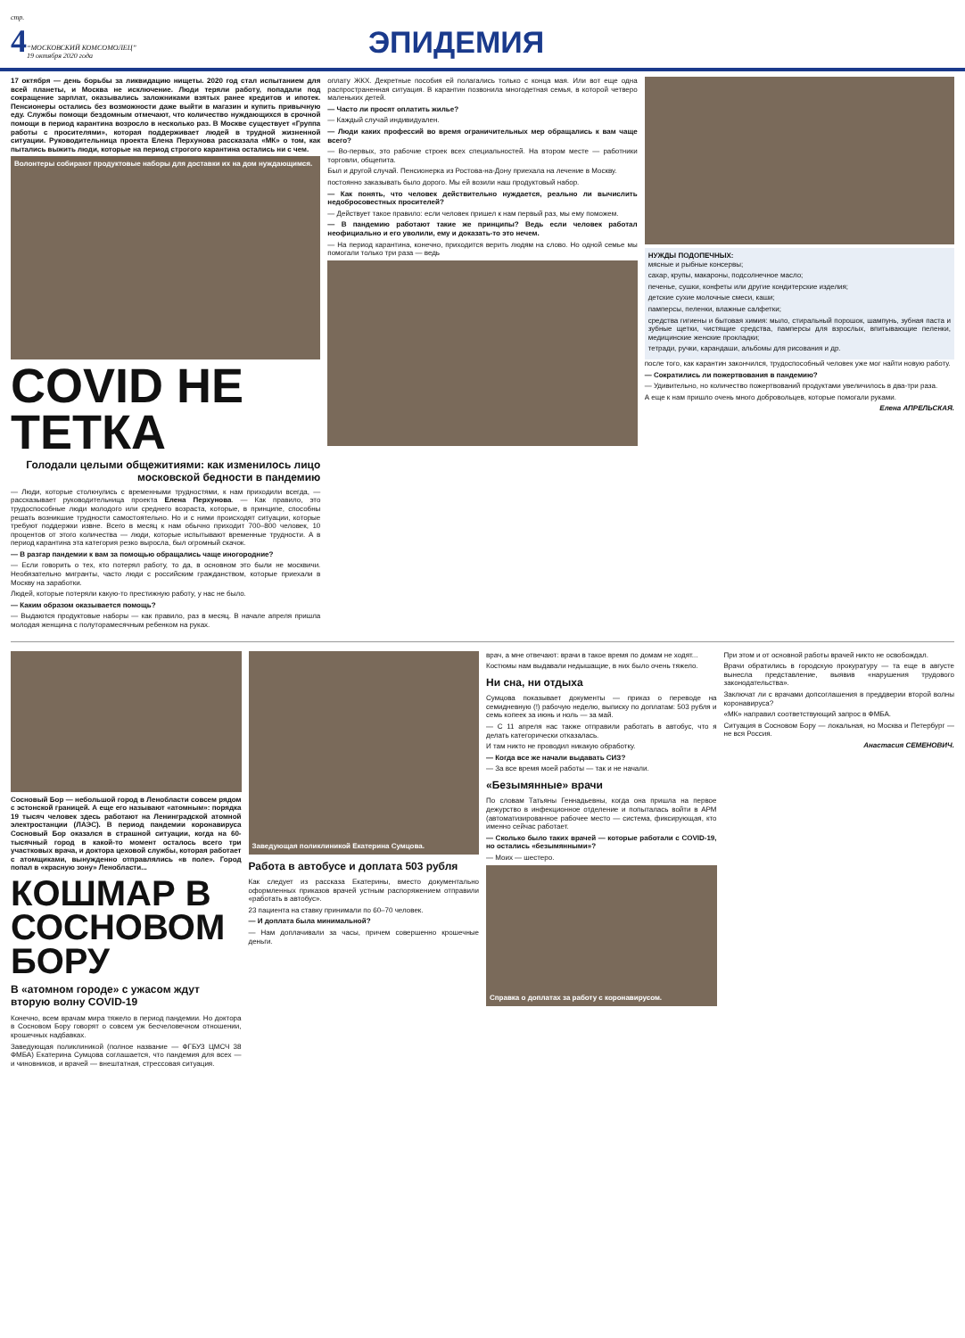стр.
4
“МОСКОВСКИЙ КОМСОМОЛЕЦ”
19 октября 2020 года
ЭПИДЕМИЯ
17 октября — день борьбы за ликвидацию нищеты. 2020 год стал испытанием для всей планеты, и Москва не исключение. Люди теряли работу, попадали под сокращение зарплат, оказывались заложниками взятых ранее кредитов и ипотек. Пенсионеры остались без возможности даже выйти в магазин и купить привычную еду. Службы помощи бездомным отмечают, что количество нуждающихся в срочной помощи в период карантина возросло в несколько раз. В Москве существует «Группа работы с просителями», которая поддерживает людей в трудной жизненной ситуации. Руководительница проекта Елена Перхунова рассказала «МК» о том, как пытались выжить люди, которые на период строгого карантина остались ни с чем.
Волонтеры собирают продуктовые наборы для доставки их на дом нуждающимся.
COVID НЕ ТЕТКА
Голодали целыми общежитиями: как изменилось лицо московской бедности в пандемию
— Люди, которые столкнулись с временными трудностями, к нам приходили всегда, — рассказывает руководительница проекта Елена Перхунова. — Как правило, это трудоспособные люди молодого или среднего возраста, которые, в принципе, способны решать возникшие трудности самостоятельно. Но и с ними происходят ситуации, которые требуют поддержки извне. Всего в месяц к нам обычно приходит 700–800 человек, 10 процентов от этого количества — люди, которые испытывают временные трудности. А в период карантина эта категория резко выросла, был огромный скачок.
— В разгар пандемии к вам за помощью обращались чаще иногородние?
— Если говорить о тех, кто потерял работу, то да, в основном это были не москвичи. Необязательно мигранты, часто люди с российским гражданством, которые приехали в Москву на заработки.
Людей, которые потеряли какую-то престижную работу, у нас не было.
— Каким образом оказывается помощь?
— Выдаются продуктовые наборы — как правило, раз в месяц. В начале апреля пришла молодая женщина с полуторамесячным ребенком на руках.
оплату ЖКХ. Декретные пособия ей полагались только с конца мая. Или вот еще одна распространенная ситуация. В карантин позвонила многодетная семья, в которой четверо маленьких детей.
— Часто ли просят оплатить жилье?
— Каждый случай индивидуален.
— Люди каких профессий во время ограничительных мер обращались к вам чаще всего?
— Во-первых, это рабочие строек всех специальностей. На втором месте — работники торговли, общепита.
Был и другой случай. Пенсионерка из Ростова-на-Дону приехала на лечение в Москву.
постоянно заказывать было дорого. Мы ей возили наш продуктовый набор.
— Как понять, что человек действительно нуждается, реально ли вычислить недобросовестных просителей?
— Действует такое правило: если человек пришел к нам первый раз, мы ему поможем.
— В пандемию работают такие же принципы? Ведь если человек работал неофициально и его уволили, ему и доказать-то это нечем.
— На период карантина, конечно, приходится верить людям на слово. Но одной семье мы помогали только три раза — ведь
НУЖДЫ ПОДОПЕЧНЫХ:
мясные и рыбные консервы;
сахар, крупы, макароны, подсолнечное масло;
печенье, сушки, конфеты или другие кондитерские изделия;
детские сухие молочные смеси, каши;
памперсы, пеленки, влажные салфетки;
средства гигиены и бытовая химия: мыло, стиральный порошок, шампунь, зубная паста и зубные щетки, чистящие средства, памперсы для взрослых, впитывающие пеленки, медицинские женские прокладки;
тетради, ручки, карандаши, альбомы для рисования и др.
после того, как карантин закончился, трудоспособный человек уже мог найти новую работу.
— Сократились ли пожертвования в пандемию?
— Удивительно, но количество пожертвований продуктами увеличилось в два-три раза.
А еще к нам пришло очень много добровольцев, которые помогали руками.
Елена АПРЕЛЬСКАЯ.
Сосновый Бор — небольшой город в Ленобласти совсем рядом с эстонской границей. А еще его называют «атомным»: порядка 19 тысяч человек здесь работают на Ленинградской атомной электростанции (ЛАЭС). В период пандемии коронавируса Сосновый Бор оказался в страшной ситуации, когда на 60-тысячный город в какой-то момент осталось всего три участковых врача, и доктора цеховой службы, которая работает с атомщиками, вынужденно отправлялись «в поле». Город попал в «красную зону» Ленобласти...
КОШМАР В СОСНОВОМ БОРУ
В «атомном городе» с ужасом ждут вторую волну COVID-19
Конечно, всем врачам мира тяжело в период пандемии. Но доктора в Сосновом Бору говорят о совсем уж бесчеловечном отношении, крошечных надбавках.
Заведующая поликлиникой (полное название — ФГБУЗ ЦМСЧ 38 ФМБА) Екатерина Сумцова соглашается, что пандемия для всех — и чиновников, и врачей — внештатная, стрессовая ситуация.
Заведующая поликлиникой Екатерина Сумцова.
Работа в автобусе и доплата 503 рубля
Как следует из рассказа Екатерины, вместо документально оформленных приказов врачей устным распоряжением отправили «работать в автобус».
23 пациента на ставку принимали по 60–70 человек.
— И доплата была минимальной?
— Нам доплачивали за часы, причем совершенно крошечные деньги.
врач, а мне отвечают: врачи в такое время по домам не ходят...
Костюмы нам выдавали недышащие, в них было очень тяжело.
Ни сна, ни отдыха
Сумцова показывает документы — приказ о переводе на семидневную (!) рабочую неделю, выписку по доплатам: 503 рубля и семь копеек за июнь и ноль — за май.
— С 11 апреля нас также отправили работать в автобус, что я делать категорически отказалась.
И там никто не проводил никакую обработку.
— Когда все же начали выдавать СИЗ?
— За все время моей работы — так и не начали.
«Безымянные» врачи
По словам Татьяны Геннадьевны, когда она пришла на первое дежурство в инфекционное отделение и попыталась войти в АРМ (автоматизированное рабочее место — система, фиксирующая, кто именно сейчас работает.
— Сколько было таких врачей — которые работали с COVID-19, но остались «безымянными»?
— Моих — шестеро.
Справка о доплатах за работу с коронавирусом.
При этом и от основной работы врачей никто не освобождал.
Врачи обратились в городскую прокуратуру — та еще в августе вынесла представление, выявив «нарушения трудового законодательства».
Заключат ли с врачами допсоглашения в преддверии второй волны коронавируса?
«МК» направил соответствующий запрос в ФМБА.
Ситуация в Сосновом Бору — локальная, но Москва и Петербург — не вся Россия.
Анастасия СЕМЕНОВИЧ.